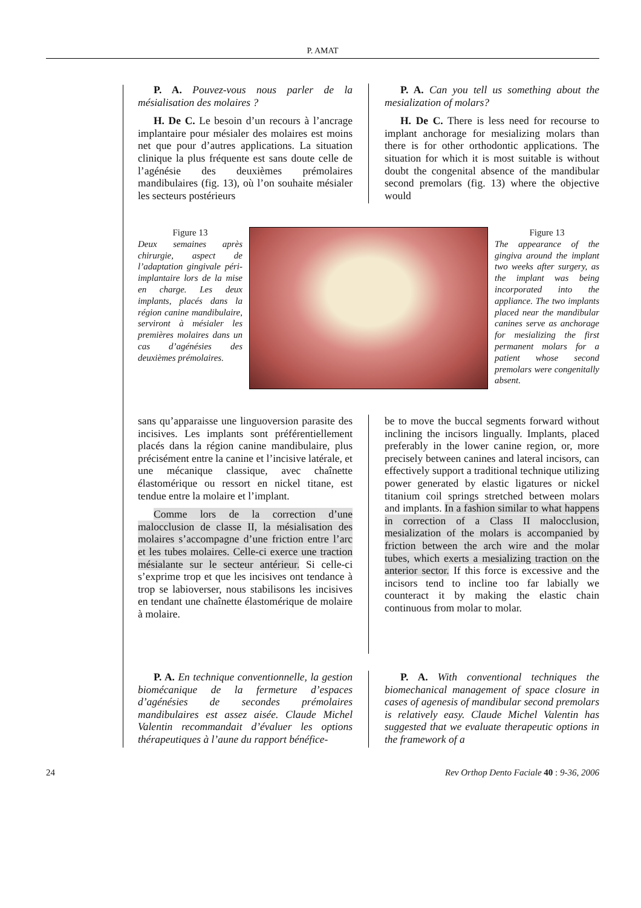P. AMAT
P. A. Pouvez-vous nous parler de la mésialisation des molaires ?
H. De C. Le besoin d’un recours à l’ancrage implantaire pour mésialer des molaires est moins net que pour d’autres applications. La situation clinique la plus fréquente est sans doute celle de l’agénésie des deuxièmes prémolaires mandibulaires (fig. 13), où l’on souhaite mésialer les secteurs postérieurs
P. A. Can you tell us something about the mesialization of molars?
H. De C. There is less need for recourse to implant anchorage for mesializing molars than there is for other orthodontic applications. The situation for which it is most suitable is without doubt the congenital absence of the mandibular second premolars (fig. 13) where the objective would
Figure 13
Deux semaines après chirurgie, aspect de l’adaptation gingivale péri-implantaire lors de la mise en charge. Les deux implants, placés dans la région canine mandibulaire, serviront à mésialer les premières molaires dans un cas d’agénésies des deuxièmes prémolaires.
Figure 13
The appearance of the gingiva around the implant two weeks after surgery, as the implant was being incorporated into the appliance. The two implants placed near the mandibular canines serve as anchorage for mesializing the first permanent molars for a patient whose second premolars were congenitally absent.
sans qu’apparaisse une linguoversion parasite des incisives. Les implants sont préférentiellement placés dans la région canine mandibulaire, plus précisément entre la canine et l’incisive latérale, et une mécanique classique, avec chaînette élastomérique ou ressort en nickel titane, est tendue entre la molaire et l’implant.
Comme lors de la correction d’une malocclusion de classe II, la mésialisation des molaires s’accompagne d’une friction entre l’arc et les tubes molaires. Celle-ci exerce une traction mésialante sur le secteur antérieur. Si celle-ci s’exprime trop et que les incisives ont tendance à trop se labioverser, nous stabilisons les incisives en tendant une chaînette élastomérique de molaire à molaire.
be to move the buccal segments forward without inclining the incisors lingually. Implants, placed preferably in the lower canine region, or, more precisely between canines and lateral incisors, can effectively support a traditional technique utilizing power generated by elastic ligatures or nickel titanium coil springs stretched between molars and implants. In a fashion similar to what happens in correction of a Class II malocclusion, mesialization of the molars is accompanied by friction between the arch wire and the molar tubes, which exerts a mesializing traction on the anterior sector. If this force is excessive and the incisors tend to incline too far labially we counteract it by making the elastic chain continuous from molar to molar.
P. A. En technique conventionnelle, la gestion biomécanique de la fermeture d’espaces d’agénésies de secondes prémolaires mandibulaires est assez aisée. Claude Michel Valentin recommandait d’évaluer les options thérapeutiques à l’aune du rapport bénéfice-
P. A. With conventional techniques the biomechanical management of space closure in cases of agenesis of mandibular second premolars is relatively easy. Claude Michel Valentin has suggested that we evaluate therapeutic options in the framework of a
24 Rev Orthop Dento Faciale 40 : 9-36, 2006